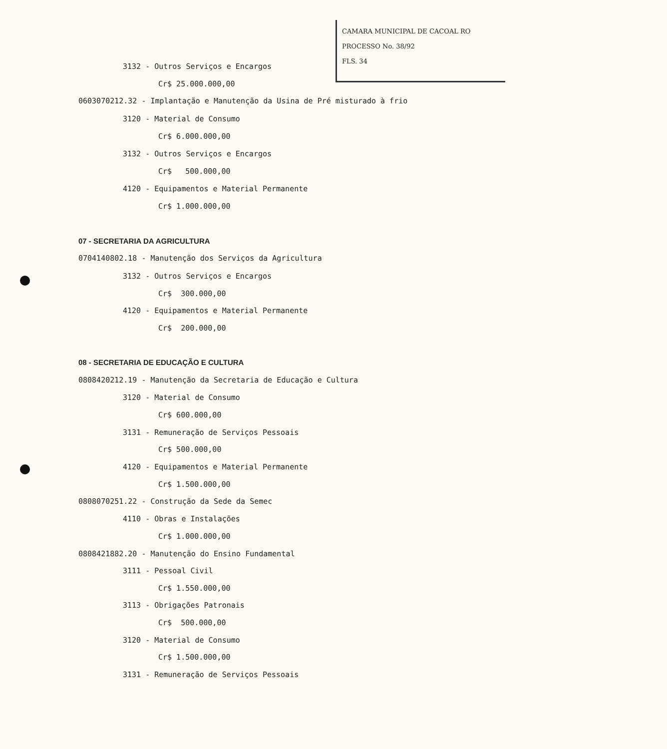CAMARA MUNICIPAL DE CACOAL RO
PROCESSO No. 38/92
FLS. 34
3132 - Outros Serviços e Encargos
Cr$ 25.000.000,00
0603070212.32 - Implantação e Manutenção da Usina de Pré misturado à frio
3120 - Material de Consumo
Cr$ 6.000.000,00
3132 - Outros Serviços e Encargos
Cr$ 500.000,00
4120 - Equipamentos e Material Permanente
Cr$ 1.000.000,00
07 - SECRETARIA DA AGRICULTURA
0704140802.18 - Manutenção dos Serviços da Agricultura
3132 - Outros Serviços e Encargos
Cr$ 300.000,00
4120 - Equipamentos e Material Permanente
Cr$ 200.000,00
08 - SECRETARIA DE EDUCAÇÃO E CULTURA
0808420212.19 - Manutenção da Secretaria de Educação e Cultura
3120 - Material de Consumo
Cr$ 600.000,00
3131 - Remuneração de Serviços Pessoais
Cr$ 500.000,00
4120 - Equipamentos e Material Permanente
Cr$ 1.500.000,00
0808070251.22 - Construção da Sede da Semec
4110 - Obras e Instalações
Cr$ 1.000.000,00
0808421882.20 - Manutenção do Ensino Fundamental
3111 - Pessoal Civil
Cr$ 1.550.000,00
3113 - Obrigações Patronais
Cr$ 500.000,00
3120 - Material de Consumo
Cr$ 1.500.000,00
3131 - Remuneração de Serviços Pessoais